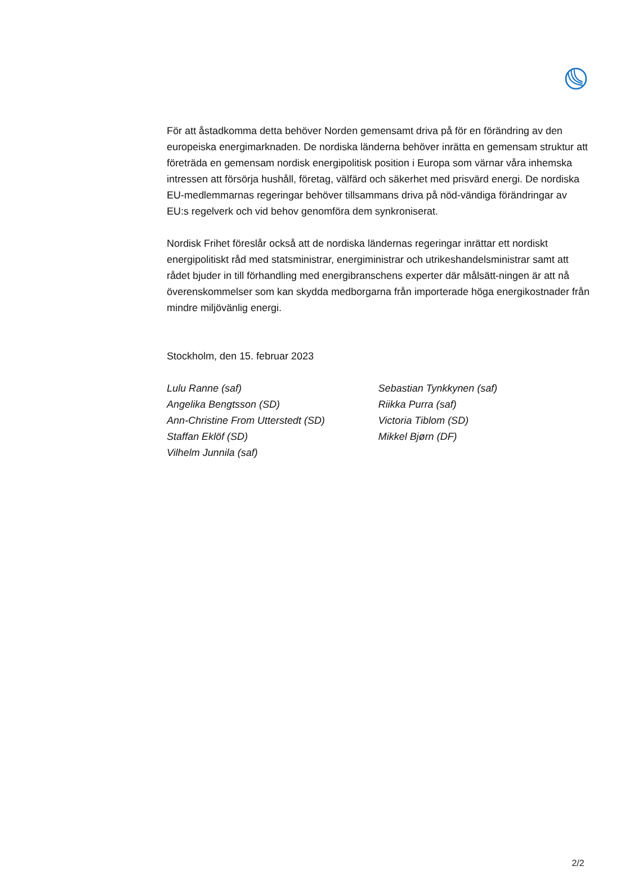För att åstadkomma detta behöver Norden gemensamt driva på för en förändring av den europeiska energimarknaden. De nordiska länderna behöver inrätta en gemensam struktur att företräda en gemensam nordisk energipolitisk position i Europa som värnar våra inhemska intressen att försörja hushåll, företag, välfärd och säkerhet med prisvärd energi. De nordiska EU-medlemmarnas regeringar behöver tillsammans driva på nöd-vändiga förändringar av EU:s regelverk och vid behov genomföra dem synkroniserat.
Nordisk Frihet föreslår också att de nordiska ländernas regeringar inrättar ett nordiskt energipolitiskt råd med statsministrar, energiministrar och utrikeshandelsministrar samt att rådet bjuder in till förhandling med energibranschens experter där målsätt-ningen är att nå överenskommelser som kan skydda medborgarna från importerade höga energikostnader från mindre miljövänlig energi.
Stockholm, den 15. februar 2023
Lulu Ranne (saf)
Angelika Bengtsson (SD)
Ann-Christine From Utterstedt (SD)
Staffan Eklöf (SD)
Vilhelm Junnila (saf)
Sebastian Tynkkynen (saf)
Riikka Purra (saf)
Victoria Tiblom (SD)
Mikkel Bjørn (DF)
2/2